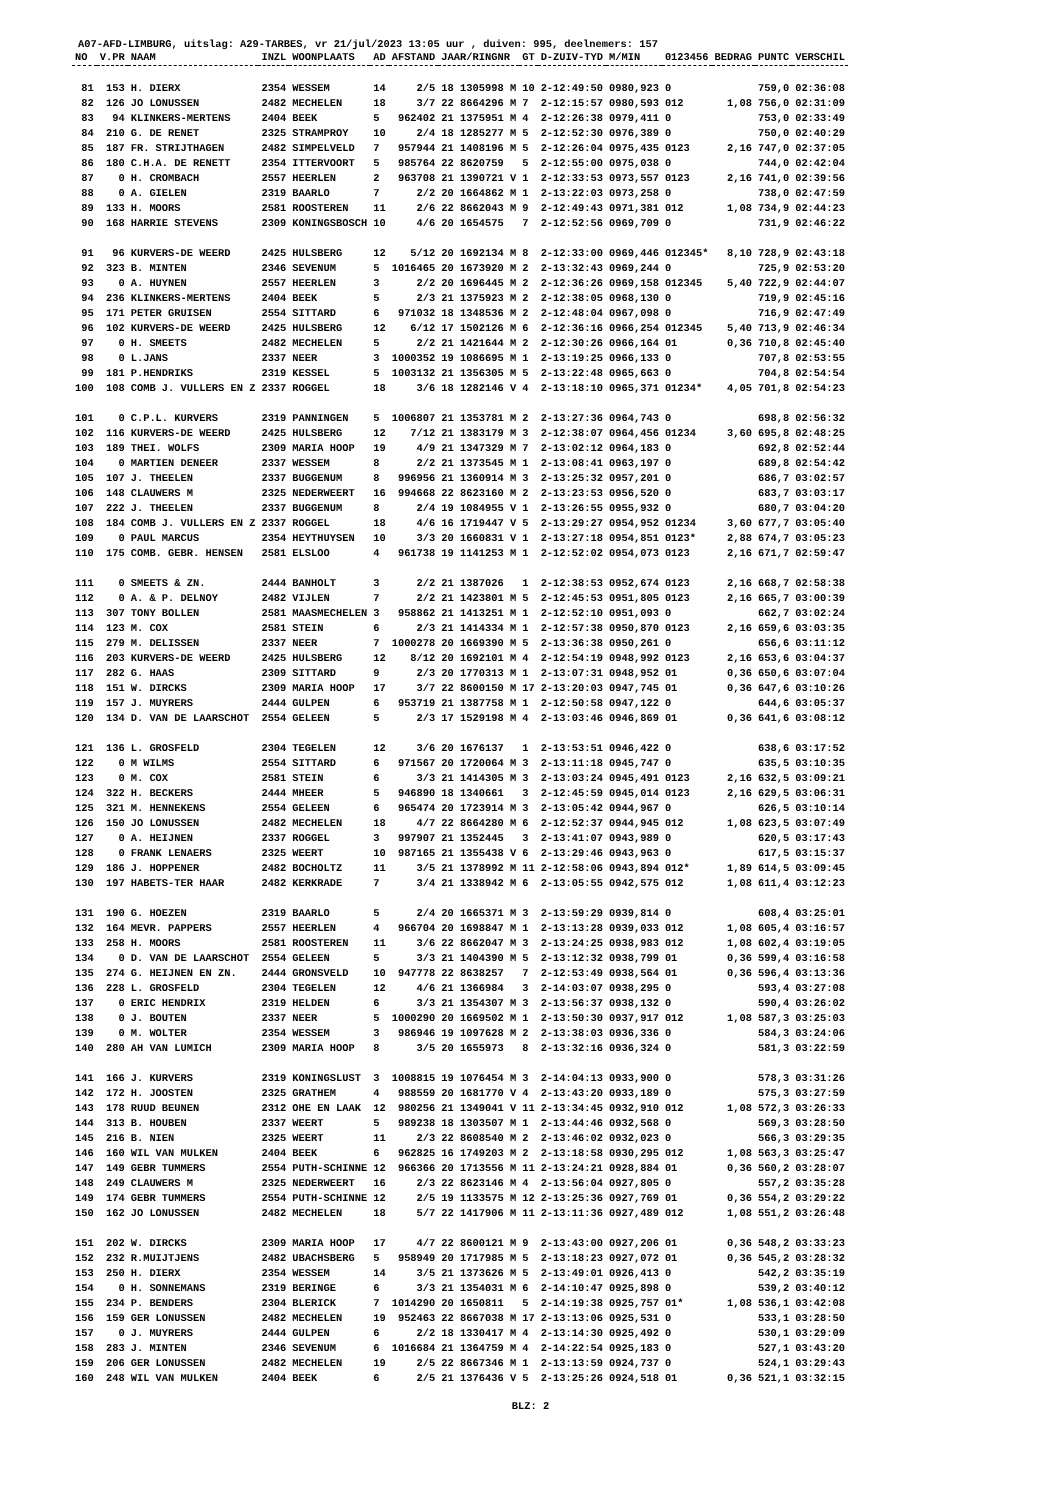A07-AFD-LIMBURG, uitslag: A29-TARBES, vr 21/jul/2023 13:05 uur , duiven: 995, deelnemers: 157
| NO | V.PR | NAAM | INZL | WOONPLAATS | AD | AFSTAND | JAAR/RINGNR | GT | D-ZUIV-TYD | M/MIN | 0123456 | BEDRAG | PUNTC | VERSCHIL |
| --- | --- | --- | --- | --- | --- | --- | --- | --- | --- | --- | --- | --- | --- | --- |
| 81 | 153 | H. DIERX | 2354 | WESSEM | 14 | 2/5 | 18 1305998 M | 10 | 2-12:49:50 | 0980,923 | 0 | | 759,0 | 02:36:08 |
| 82 | 126 | JO LONUSSEN | 2482 | MECHELEN | 18 | 3/7 | 22 8664296 M | 7 | 2-12:15:57 | 0980,593 | 012 | 1,08 | 756,0 | 02:31:09 |
| 83 | 94 | KLINKERS-MERTENS | 2404 | BEEK | 5 | 962402 | 21 1375951 M | 4 | 2-12:26:38 | 0979,411 | 0 | | 753,0 | 02:33:49 |
| 84 | 210 | G. DE RENET | 2325 | STRAMPROY | 10 | 2/4 | 18 1285277 M | 5 | 2-12:52:30 | 0976,389 | 0 | | 750,0 | 02:40:29 |
| 85 | 187 | FR. STRIJTHAGEN | 2482 | SIMPELVELD | 7 | 957944 | 21 1408196 M | 5 | 2-12:26:04 | 0975,435 | 0123 | 2,16 | 747,0 | 02:37:05 |
| 86 | 180 | C.H.A. DE RENETT | 2354 | ITTERVOORT | 5 | 985764 | 22 8620759 | 5 | 2-12:55:00 | 0975,038 | 0 | | 744,0 | 02:42:04 |
| 87 | 0 | H. CROMBACH | 2557 | HEERLEN | 2 | 963708 | 21 1390721 V | 1 | 2-12:33:53 | 0973,557 | 0123 | 2,16 | 741,0 | 02:39:56 |
| 88 | 0 | A. GIELEN | 2319 | BAARLO | 7 | 2/2 | 20 1664862 M | 1 | 2-13:22:03 | 0973,258 | 0 | | 738,0 | 02:47:59 |
| 89 | 133 | H. MOORS | 2581 | ROOSTEREN | 11 | 2/6 | 22 8662043 M | 9 | 2-12:49:43 | 0971,381 | 012 | 1,08 | 734,9 | 02:44:23 |
| 90 | 168 | HARRIE STEVENS | 2309 | KONINGSBOSCH | 10 | 4/6 | 20 1654575 | 7 | 2-12:52:56 | 0969,709 | 0 | | 731,9 | 02:46:22 |
| 91 | 96 | KURVERS-DE WEERD | 2425 | HULSBERG | 12 | 5/12 | 20 1692134 M | 8 | 2-12:33:00 | 0969,446 | 012345* | 8,10 | 728,9 | 02:43:18 |
| 92 | 323 | B. MINTEN | 2346 | SEVENUM | 5 | 1016465 | 20 1673920 M | 2 | 2-13:32:43 | 0969,244 | 0 | | 725,9 | 02:53:20 |
| 93 | 0 | A. HUYNEN | 2557 | HEERLEN | 3 | 2/2 | 20 1696445 M | 2 | 2-12:36:26 | 0969,158 | 012345 | 5,40 | 722,9 | 02:44:07 |
| 94 | 236 | KLINKERS-MERTENS | 2404 | BEEK | 5 | 2/3 | 21 1375923 M | 2 | 2-12:38:05 | 0968,130 | 0 | | 719,9 | 02:45:16 |
| 95 | 171 | PETER GRUISEN | 2554 | SITTARD | 6 | 971032 | 18 1348536 M | 2 | 2-12:48:04 | 0967,098 | 0 | | 716,9 | 02:47:49 |
| 96 | 102 | KURVERS-DE WEERD | 2425 | HULSBERG | 12 | 6/12 | 17 1502126 M | 6 | 2-12:36:16 | 0966,254 | 012345 | 5,40 | 713,9 | 02:46:34 |
| 97 | 0 | H. SMEETS | 2482 | MECHELEN | 5 | 2/2 | 21 1421644 M | 2 | 2-12:30:26 | 0966,164 | 01 | 0,36 | 710,8 | 02:45:40 |
| 98 | 0 | L.JANS | 2337 | NEER | 3 | 1000352 | 19 1086695 M | 1 | 2-13:19:25 | 0966,133 | 0 | | 707,8 | 02:53:55 |
| 99 | 181 | P.HENDRIKS | 2319 | KESSEL | 5 | 1003132 | 21 1356305 M | 5 | 2-13:22:48 | 0965,663 | 0 | | 704,8 | 02:54:54 |
| 100 | 108 | COMB J. VULLERS EN Z | 2337 | ROGGEL | 18 | 3/6 | 18 1282146 V | 4 | 2-13:18:10 | 0965,371 | 01234* | 4,05 | 701,8 | 02:54:23 |
| 101 | 0 | C.P.L. KURVERS | 2319 | PANNINGEN | 5 | 1006807 | 21 1353781 M | 2 | 2-13:27:36 | 0964,743 | 0 | | 698,8 | 02:56:32 |
| 102 | 116 | KURVERS-DE WEERD | 2425 | HULSBERG | 12 | 7/12 | 21 1383179 M | 3 | 2-12:38:07 | 0964,456 | 01234 | 3,60 | 695,8 | 02:48:25 |
| 103 | 189 | THEI. WOLFS | 2309 | MARIA HOOP | 19 | 4/9 | 21 1347329 M | 7 | 2-13:02:12 | 0964,183 | 0 | | 692,8 | 02:52:44 |
| 104 | 0 | MARTIEN DENEER | 2337 | WESSEM | 8 | 2/2 | 21 1373545 M | 1 | 2-13:08:41 | 0963,197 | 0 | | 689,8 | 02:54:42 |
| 105 | 107 | J. THEELEN | 2337 | BUGGENUM | 8 | 996956 | 21 1360914 M | 3 | 2-13:25:32 | 0957,201 | 0 | | 686,7 | 03:02:57 |
| 106 | 148 | CLAUWERS M | 2325 | NEDERWEERT | 16 | 994668 | 22 8623160 M | 2 | 2-13:23:53 | 0956,520 | 0 | | 683,7 | 03:03:17 |
| 107 | 222 | J. THEELEN | 2337 | BUGGENUM | 8 | 2/4 | 19 1084955 V | 1 | 2-13:26:55 | 0955,932 | 0 | | 680,7 | 03:04:20 |
| 108 | 184 | COMB J. VULLERS EN Z | 2337 | ROGGEL | 18 | 4/6 | 16 1719447 V | 5 | 2-13:29:27 | 0954,952 | 01234 | 3,60 | 677,7 | 03:05:40 |
| 109 | 0 | PAUL MARCUS | 2354 | HEYTHUYSEN | 10 | 3/3 | 20 1660831 V | 1 | 2-13:27:18 | 0954,851 | 0123* | 2,88 | 674,7 | 03:05:23 |
| 110 | 175 | COMB. GEBR. HENSEN | 2581 | ELSLOO | 4 | 961738 | 19 1141253 M | 1 | 2-12:52:02 | 0954,073 | 0123 | 2,16 | 671,7 | 02:59:47 |
| 111 | 0 | SMEETS & ZN. | 2444 | BANHOLT | 3 | 2/2 | 21 1387026 | 1 | 2-12:38:53 | 0952,674 | 0123 | 2,16 | 668,7 | 02:58:38 |
| 112 | 0 | A. & P. DELNOY | 2482 | VIJLEN | 7 | 2/2 | 21 1423801 M | 5 | 2-12:45:53 | 0951,805 | 0123 | 2,16 | 665,7 | 03:00:39 |
| 113 | 307 | TONY BOLLEN | 2581 | MAASMECHELEN | 3 | 958862 | 21 1413251 M | 1 | 2-12:52:10 | 0951,093 | 0 | | 662,7 | 03:02:24 |
| 114 | 123 | M. COX | 2581 | STEIN | 6 | 2/3 | 21 1414334 M | 1 | 2-12:57:38 | 0950,870 | 0123 | 2,16 | 659,6 | 03:03:35 |
| 115 | 279 | M. DELISSEN | 2337 | NEER | 7 | 1000278 | 20 1669390 M | 5 | 2-13:36:38 | 0950,261 | 0 | | 656,6 | 03:11:12 |
| 116 | 203 | KURVERS-DE WEERD | 2425 | HULSBERG | 12 | 8/12 | 20 1692101 M | 4 | 2-12:54:19 | 0948,992 | 0123 | 2,16 | 653,6 | 03:04:37 |
| 117 | 282 | G. HAAS | 2309 | SITTARD | 9 | 2/3 | 20 1770313 M | 1 | 2-13:07:31 | 0948,952 | 01 | 0,36 | 650,6 | 03:07:04 |
| 118 | 151 | W. DIRCKS | 2309 | MARIA HOOP | 17 | 3/7 | 22 8600150 M | 17 | 2-13:20:03 | 0947,745 | 01 | 0,36 | 647,6 | 03:10:26 |
| 119 | 157 | J. MUYRERS | 2444 | GULPEN | 6 | 953719 | 21 1387758 M | 1 | 2-12:50:58 | 0947,122 | 0 | | 644,6 | 03:05:37 |
| 120 | 134 | D. VAN DE LAARSCHOT | 2554 | GELEEN | 5 | 2/3 | 17 1529198 M | 4 | 2-13:03:46 | 0946,869 | 01 | 0,36 | 641,6 | 03:08:12 |
| 121 | 136 | L. GROSFELD | 2304 | TEGELEN | 12 | 3/6 | 20 1676137 | 1 | 2-13:53:51 | 0946,422 | 0 | | 638,6 | 03:17:52 |
| 122 | 0 | M WILMS | 2554 | SITTARD | 6 | 971567 | 20 1720064 M | 3 | 2-13:11:18 | 0945,747 | 0 | | 635,5 | 03:10:35 |
| 123 | 0 | M. COX | 2581 | STEIN | 6 | 3/3 | 21 1414305 M | 3 | 2-13:03:24 | 0945,491 | 0123 | 2,16 | 632,5 | 03:09:21 |
| 124 | 322 | H. BECKERS | 2444 | MHEER | 5 | 946890 | 18 1340661 | 3 | 2-12:45:59 | 0945,014 | 0123 | 2,16 | 629,5 | 03:06:31 |
| 125 | 321 | M. HENNEKENS | 2554 | GELEEN | 6 | 965474 | 20 1723914 M | 3 | 2-13:05:42 | 0944,967 | 0 | | 626,5 | 03:10:14 |
| 126 | 150 | JO LONUSSEN | 2482 | MECHELEN | 18 | 4/7 | 22 8664280 M | 6 | 2-12:52:37 | 0944,945 | 012 | 1,08 | 623,5 | 03:07:49 |
| 127 | 0 | A. HEIJNEN | 2337 | ROGGEL | 3 | 997907 | 21 1352445 | 3 | 2-13:41:07 | 0943,989 | 0 | | 620,5 | 03:17:43 |
| 128 | 0 | FRANK LENAERS | 2325 | WEERT | 10 | 987165 | 21 1355438 V | 6 | 2-13:29:46 | 0943,963 | 0 | | 617,5 | 03:15:37 |
| 129 | 186 | J. HOPPENER | 2482 | BOCHOLTZ | 11 | 3/5 | 21 1378992 M | 11 | 2-12:58:06 | 0943,894 | 012* | 1,89 | 614,5 | 03:09:45 |
| 130 | 197 | HABETS-TER HAAR | 2482 | KERKRADE | 7 | 3/4 | 21 1338942 M | 6 | 2-13:05:55 | 0942,575 | 012 | 1,08 | 611,4 | 03:12:23 |
| 131 | 190 | G. HOEZEN | 2319 | BAARLO | 5 | 2/4 | 20 1665371 M | 3 | 2-13:59:29 | 0939,814 | 0 | | 608,4 | 03:25:01 |
| 132 | 164 | MEVR. PAPPERS | 2557 | HEERLEN | 4 | 966704 | 20 1698847 M | 1 | 2-13:13:28 | 0939,033 | 012 | 1,08 | 605,4 | 03:16:57 |
| 133 | 258 | H. MOORS | 2581 | ROOSTEREN | 11 | 3/6 | 22 8662047 M | 3 | 2-13:24:25 | 0938,983 | 012 | 1,08 | 602,4 | 03:19:05 |
| 134 | 0 | D. VAN DE LAARSCHOT | 2554 | GELEEN | 5 | 3/3 | 21 1404390 M | 5 | 2-13:12:32 | 0938,799 | 01 | 0,36 | 599,4 | 03:16:58 |
| 135 | 274 | G. HEIJNEN EN ZN. | 2444 | GRONSVELD | 10 | 947778 | 22 8638257 | 7 | 2-12:53:49 | 0938,564 | 01 | 0,36 | 596,4 | 03:13:36 |
| 136 | 228 | L. GROSFELD | 2304 | TEGELEN | 12 | 4/6 | 21 1366984 | 3 | 2-14:03:07 | 0938,295 | 0 | | 593,4 | 03:27:08 |
| 137 | 0 | ERIC HENDRIX | 2319 | HELDEN | 6 | 3/3 | 21 1354307 M | 3 | 2-13:56:37 | 0938,132 | 0 | | 590,4 | 03:26:02 |
| 138 | 0 | J. BOUTEN | 2337 | NEER | 5 | 1000290 | 20 1669502 M | 1 | 2-13:50:30 | 0937,917 | 012 | 1,08 | 587,3 | 03:25:03 |
| 139 | 0 | M. WOLTER | 2354 | WESSEM | 3 | 986946 | 19 1097628 M | 2 | 2-13:38:03 | 0936,336 | 0 | | 584,3 | 03:24:06 |
| 140 | 280 | AH VAN LUMICH | 2309 | MARIA HOOP | 8 | 3/5 | 20 1655973 | 8 | 2-13:32:16 | 0936,324 | 0 | | 581,3 | 03:22:59 |
| 141 | 166 | J. KURVERS | 2319 | KONINGSLUST | 3 | 1008815 | 19 1076454 M | 3 | 2-14:04:13 | 0933,900 | 0 | | 578,3 | 03:31:26 |
| 142 | 172 | H. JOOSTEN | 2325 | GRATHEM | 4 | 988559 | 20 1681770 V | 4 | 2-13:43:20 | 0933,189 | 0 | | 575,3 | 03:27:59 |
| 143 | 178 | RUUD BEUNEN | 2312 | OHE EN LAAK | 12 | 980256 | 21 1349041 V | 11 | 2-13:34:45 | 0932,910 | 012 | 1,08 | 572,3 | 03:26:33 |
| 144 | 313 | B. HOUBEN | 2337 | WEERT | 5 | 989238 | 18 1303507 M | 1 | 2-13:44:46 | 0932,568 | 0 | | 569,3 | 03:28:50 |
| 145 | 216 | B. NIEN | 2325 | WEERT | 11 | 2/3 | 22 8608540 M | 2 | 2-13:46:02 | 0932,023 | 0 | | 566,3 | 03:29:35 |
| 146 | 160 | WIL VAN MULKEN | 2404 | BEEK | 6 | 962825 | 16 1749203 M | 2 | 2-13:18:58 | 0930,295 | 012 | 1,08 | 563,3 | 03:25:47 |
| 147 | 149 | GEBR TUMMERS | 2554 | PUTH-SCHINNE | 12 | 966366 | 20 1713556 M | 11 | 2-13:24:21 | 0928,884 | 01 | 0,36 | 560,2 | 03:28:07 |
| 148 | 249 | CLAUWERS M | 2325 | NEDERWEERT | 16 | 2/3 | 22 8623146 M | 4 | 2-13:56:04 | 0927,805 | 0 | | 557,2 | 03:35:28 |
| 149 | 174 | GEBR TUMMERS | 2554 | PUTH-SCHINNE | 12 | 2/5 | 19 1133575 M | 12 | 2-13:25:36 | 0927,769 | 01 | 0,36 | 554,2 | 03:29:22 |
| 150 | 162 | JO LONUSSEN | 2482 | MECHELEN | 18 | 5/7 | 22 1417906 M | 11 | 2-13:11:36 | 0927,489 | 012 | 1,08 | 551,2 | 03:26:48 |
| 151 | 202 | W. DIRCKS | 2309 | MARIA HOOP | 17 | 4/7 | 22 8600121 M | 9 | 2-13:43:00 | 0927,206 | 01 | 0,36 | 548,2 | 03:33:23 |
| 152 | 232 | R.MUIJTJENS | 2482 | UBACHSBERG | 5 | 958949 | 20 1717985 M | 5 | 2-13:18:23 | 0927,072 | 01 | 0,36 | 545,2 | 03:28:32 |
| 153 | 250 | H. DIERX | 2354 | WESSEM | 14 | 3/5 | 21 1373626 M | 5 | 2-13:49:01 | 0926,413 | 0 | | 542,2 | 03:35:19 |
| 154 | 0 | H. SONNEMANS | 2319 | BERINGE | 6 | 3/3 | 21 1354031 M | 6 | 2-14:10:47 | 0925,898 | 0 | | 539,2 | 03:40:12 |
| 155 | 234 | P. BENDERS | 2304 | BLERICK | 7 | 1014290 | 20 1650811 | 5 | 2-14:19:38 | 0925,757 | 01* | 1,08 | 536,1 | 03:42:08 |
| 156 | 159 | GER LONUSSEN | 2482 | MECHELEN | 19 | 952463 | 22 8667038 M | 17 | 2-13:13:06 | 0925,531 | 0 | | 533,1 | 03:28:50 |
| 157 | 0 | J. MUYRERS | 2444 | GULPEN | 6 | 2/2 | 18 1330417 M | 4 | 2-13:14:30 | 0925,492 | 0 | | 530,1 | 03:29:09 |
| 158 | 283 | J. MINTEN | 2346 | SEVENUM | 6 | 1016684 | 21 1364759 M | 4 | 2-14:22:54 | 0925,183 | 0 | | 527,1 | 03:43:20 |
| 159 | 206 | GER LONUSSEN | 2482 | MECHELEN | 19 | 2/5 | 22 8667346 M | 1 | 2-13:13:59 | 0924,737 | 0 | | 524,1 | 03:29:43 |
| 160 | 248 | WIL VAN MULKEN | 2404 | BEEK | 6 | 2/5 | 21 1376436 V | 5 | 2-13:25:26 | 0924,518 | 01 | 0,36 | 521,1 | 03:32:15 |
BLZ: 2